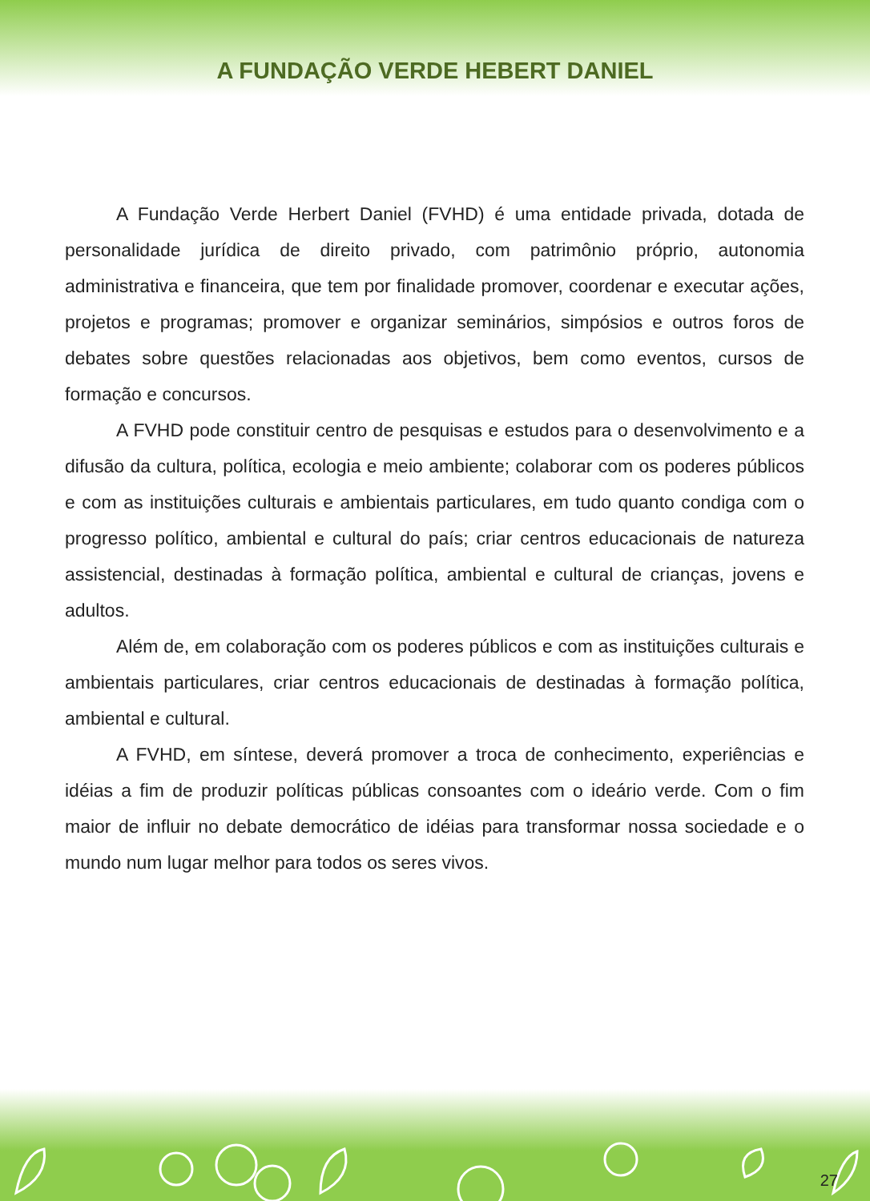A FUNDAÇÃO VERDE HEBERT DANIEL
A Fundação Verde Herbert Daniel (FVHD) é uma entidade privada, dotada de personalidade jurídica de direito privado, com patrimônio próprio, autonomia administrativa e financeira, que tem por finalidade promover, coordenar e executar ações, projetos e programas; promover e organizar seminários, simpósios e outros foros de debates sobre questões relacionadas aos objetivos, bem como eventos, cursos de formação e concursos.
A FVHD pode constituir centro de pesquisas e estudos para o desenvolvimento e a difusão da cultura, política, ecologia e meio ambiente; colaborar com os poderes públicos e com as instituições culturais e ambientais particulares, em tudo quanto condiga com o progresso político, ambiental e cultural do país; criar centros educacionais de natureza assistencial, destinadas à formação política, ambiental e cultural de crianças, jovens e adultos.
Além de, em colaboração com os poderes públicos e com as instituições culturais e ambientais particulares, criar centros educacionais de destinadas à formação política, ambiental e cultural.
A FVHD, em síntese, deverá promover a troca de conhecimento, experiências e idéias a fim de produzir políticas públicas consoantes com o ideário verde. Com o fim maior de influir no debate democrático de idéias para transformar nossa sociedade e o mundo num lugar melhor para todos os seres vivos.
27